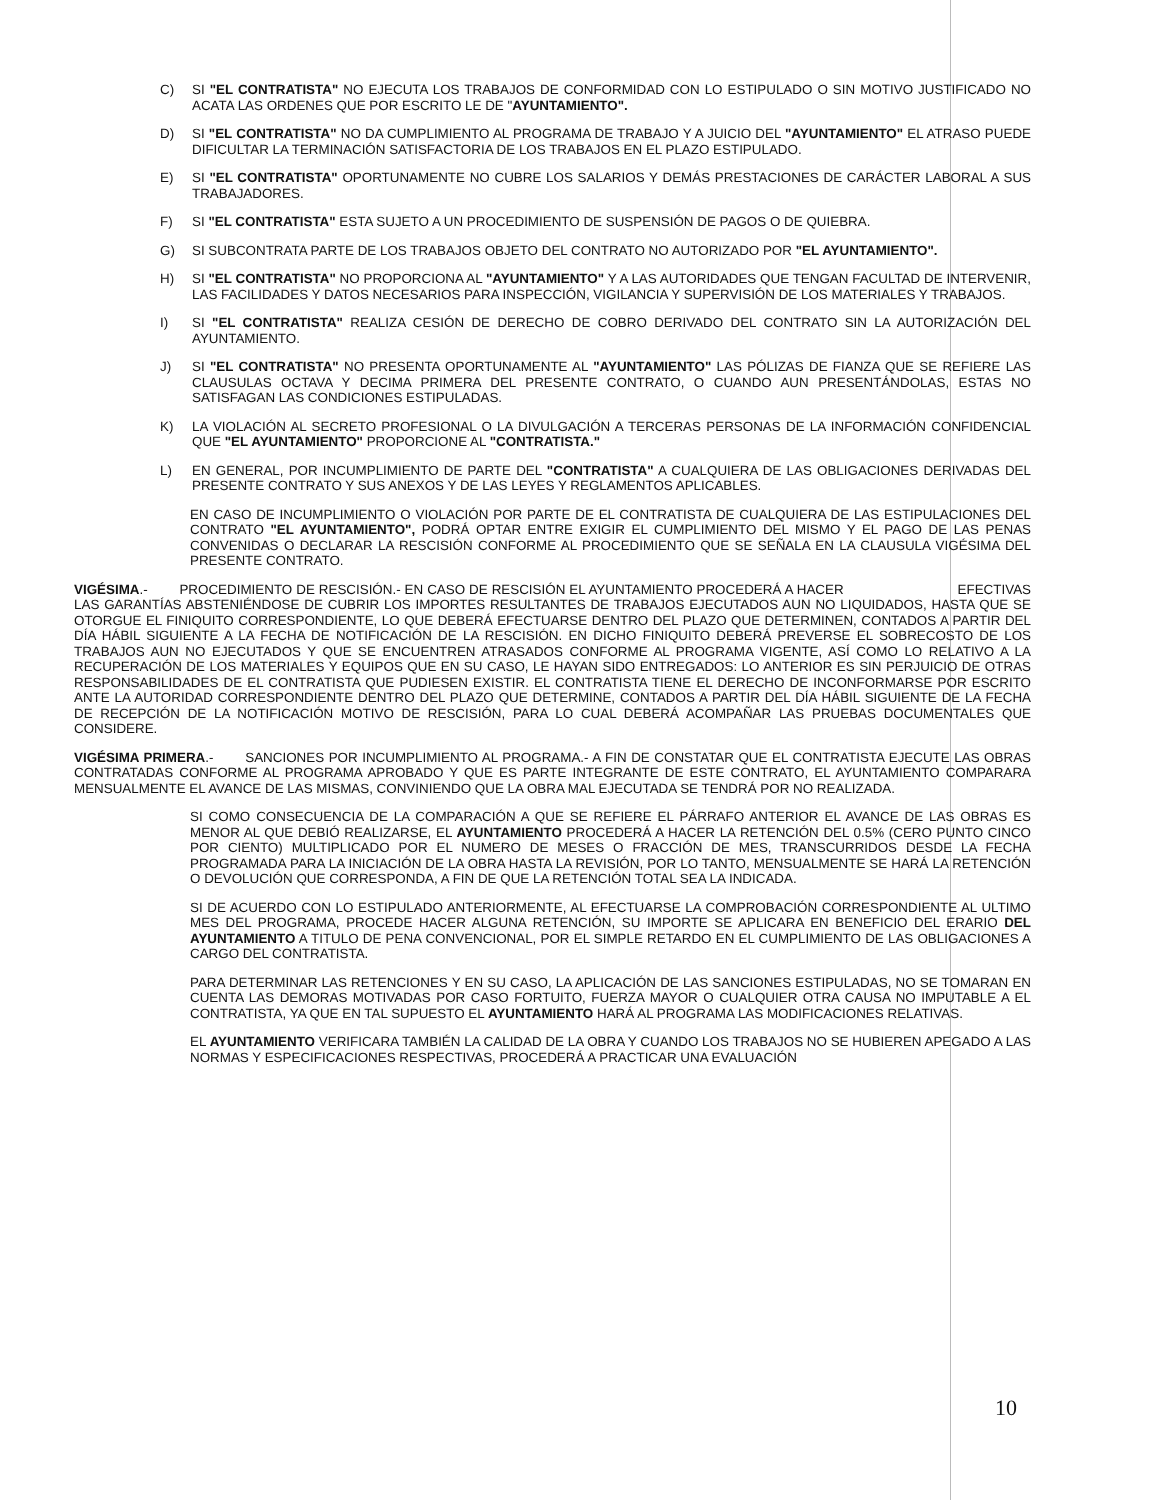C) SI "EL CONTRATISTA" NO EJECUTA LOS TRABAJOS DE CONFORMIDAD CON LO ESTIPULADO O SIN MOTIVO JUSTIFICADO NO ACATA LAS ORDENES QUE POR ESCRITO LE DE "AYUNTAMIENTO".
D) SI "EL CONTRATISTA" NO DA CUMPLIMIENTO AL PROGRAMA DE TRABAJO Y A JUICIO DEL "AYUNTAMIENTO" EL ATRASO PUEDE DIFICULTAR LA TERMINACIÓN SATISFACTORIA DE LOS TRABAJOS EN EL PLAZO ESTIPULADO.
E) SI "EL CONTRATISTA" OPORTUNAMENTE NO CUBRE LOS SALARIOS Y DEMÁS PRESTACIONES DE CARÁCTER LABORAL A SUS TRABAJADORES.
F) SI "EL CONTRATISTA" ESTA SUJETO A UN PROCEDIMIENTO DE SUSPENSIÓN DE PAGOS O DE QUIEBRA.
G) SI SUBCONTRATA PARTE DE LOS TRABAJOS OBJETO DEL CONTRATO NO AUTORIZADO POR "EL AYUNTAMIENTO".
H) SI "EL CONTRATISTA" NO PROPORCIONA AL "AYUNTAMIENTO" Y A LAS AUTORIDADES QUE TENGAN FACULTAD DE INTERVENIR, LAS FACILIDADES Y DATOS NECESARIOS PARA INSPECCIÓN, VIGILANCIA Y SUPERVISIÓN DE LOS MATERIALES Y TRABAJOS.
I) SI "EL CONTRATISTA" REALIZA CESIÓN DE DERECHO DE COBRO DERIVADO DEL CONTRATO SIN LA AUTORIZACIÓN DEL AYUNTAMIENTO.
J) SI "EL CONTRATISTA" NO PRESENTA OPORTUNAMENTE AL "AYUNTAMIENTO" LAS PÓLIZAS DE FIANZA QUE SE REFIERE LAS CLAUSULAS OCTAVA Y DECIMA PRIMERA DEL PRESENTE CONTRATO, O CUANDO AUN PRESENTÁNDOLAS, ESTAS NO SATISFAGAN LAS CONDICIONES ESTIPULADAS.
K) LA VIOLACIÓN AL SECRETO PROFESIONAL O LA DIVULGACIÓN A TERCERAS PERSONAS DE LA INFORMACIÓN CONFIDENCIAL QUE "EL AYUNTAMIENTO" PROPORCIONE AL "CONTRATISTA."
L) EN GENERAL, POR INCUMPLIMIENTO DE PARTE DEL "CONTRATISTA" A CUALQUIERA DE LAS OBLIGACIONES DERIVADAS DEL PRESENTE CONTRATO Y SUS ANEXOS Y DE LAS LEYES Y REGLAMENTOS APLICABLES.
EN CASO DE INCUMPLIMIENTO O VIOLACIÓN POR PARTE DE EL CONTRATISTA DE CUALQUIERA DE LAS ESTIPULACIONES DEL CONTRATO "EL AYUNTAMIENTO", PODRÁ OPTAR ENTRE EXIGIR EL CUMPLIMIENTO DEL MISMO Y EL PAGO DE LAS PENAS CONVENIDAS O DECLARAR LA RESCISIÓN CONFORME AL PROCEDIMIENTO QUE SE SEÑALA EN LA CLAUSULA VIGÉSIMA DEL PRESENTE CONTRATO.
VIGÉSIMA.- PROCEDIMIENTO DE RESCISIÓN.- EN CASO DE RESCISIÓN EL AYUNTAMIENTO PROCEDERÁ A HACER EFECTIVAS LAS GARANTÍAS ABSTENIÉNDOSE DE CUBRIR LOS IMPORTES RESULTANTES DE TRABAJOS EJECUTADOS AUN NO LIQUIDADOS, HASTA QUE SE OTORGUE EL FINIQUITO CORRESPONDIENTE, LO QUE DEBERÁ EFECTUARSE DENTRO DEL PLAZO QUE DETERMINEN, CONTADOS A PARTIR DEL DÍA HÁBIL SIGUIENTE A LA FECHA DE NOTIFICACIÓN DE LA RESCISIÓN. EN DICHO FINIQUITO DEBERÁ PREVERSE EL SOBRECOSTO DE LOS TRABAJOS AUN NO EJECUTADOS Y QUE SE ENCUENTREN ATRASADOS CONFORME AL PROGRAMA VIGENTE, ASÍ COMO LO RELATIVO A LA RECUPERACIÓN DE LOS MATERIALES Y EQUIPOS QUE EN SU CASO, LE HAYAN SIDO ENTREGADOS: LO ANTERIOR ES SIN PERJUICIO DE OTRAS RESPONSABILIDADES DE EL CONTRATISTA QUE PUDIESEN EXISTIR. EL CONTRATISTA TIENE EL DERECHO DE INCONFORMARSE POR ESCRITO ANTE LA AUTORIDAD CORRESPONDIENTE DENTRO DEL PLAZO QUE DETERMINE, CONTADOS A PARTIR DEL DÍA HÁBIL SIGUIENTE DE LA FECHA DE RECEPCIÓN DE LA NOTIFICACIÓN MOTIVO DE RESCISIÓN, PARA LO CUAL DEBERÁ ACOMPAÑAR LAS PRUEBAS DOCUMENTALES QUE CONSIDERE.
VIGÉSIMA PRIMERA.- SANCIONES POR INCUMPLIMIENTO AL PROGRAMA.- A FIN DE CONSTATAR QUE EL CONTRATISTA EJECUTE LAS OBRAS CONTRATADAS CONFORME AL PROGRAMA APROBADO Y QUE ES PARTE INTEGRANTE DE ESTE CONTRATO, EL AYUNTAMIENTO COMPARARA MENSUALMENTE EL AVANCE DE LAS MISMAS, CONVINIENDO QUE LA OBRA MAL EJECUTADA SE TENDRÁ POR NO REALIZADA.
SI COMO CONSECUENCIA DE LA COMPARACIÓN A QUE SE REFIERE EL PÁRRAFO ANTERIOR EL AVANCE DE LAS OBRAS ES MENOR AL QUE DEBIÓ REALIZARSE, EL AYUNTAMIENTO PROCEDERÁ A HACER LA RETENCIÓN DEL 0.5% (CERO PUNTO CINCO POR CIENTO) MULTIPLICADO POR EL NUMERO DE MESES O FRACCIÓN DE MES, TRANSCURRIDOS DESDE LA FECHA PROGRAMADA PARA LA INICIACIÓN DE LA OBRA HASTA LA REVISIÓN, POR LO TANTO, MENSUALMENTE SE HARÁ LA RETENCIÓN O DEVOLUCIÓN QUE CORRESPONDA, A FIN DE QUE LA RETENCIÓN TOTAL SEA LA INDICADA.
SI DE ACUERDO CON LO ESTIPULADO ANTERIORMENTE, AL EFECTUARSE LA COMPROBACIÓN CORRESPONDIENTE AL ULTIMO MES DEL PROGRAMA, PROCEDE HACER ALGUNA RETENCIÓN, SU IMPORTE SE APLICARA EN BENEFICIO DEL ERARIO DEL AYUNTAMIENTO A TITULO DE PENA CONVENCIONAL, POR EL SIMPLE RETARDO EN EL CUMPLIMIENTO DE LAS OBLIGACIONES A CARGO DEL CONTRATISTA.
PARA DETERMINAR LAS RETENCIONES Y EN SU CASO, LA APLICACIÓN DE LAS SANCIONES ESTIPULADAS, NO SE TOMARAN EN CUENTA LAS DEMORAS MOTIVADAS POR CASO FORTUITO, FUERZA MAYOR O CUALQUIER OTRA CAUSA NO IMPUTABLE A EL CONTRATISTA, YA QUE EN TAL SUPUESTO EL AYUNTAMIENTO HARÁ AL PROGRAMA LAS MODIFICACIONES RELATIVAS.
EL AYUNTAMIENTO VERIFICARA TAMBIÉN LA CALIDAD DE LA OBRA Y CUANDO LOS TRABAJOS NO SE HUBIEREN APEGADO A LAS NORMAS Y ESPECIFICACIONES RESPECTIVAS, PROCEDERÁ A PRACTICAR UNA EVALUACIÓN
10